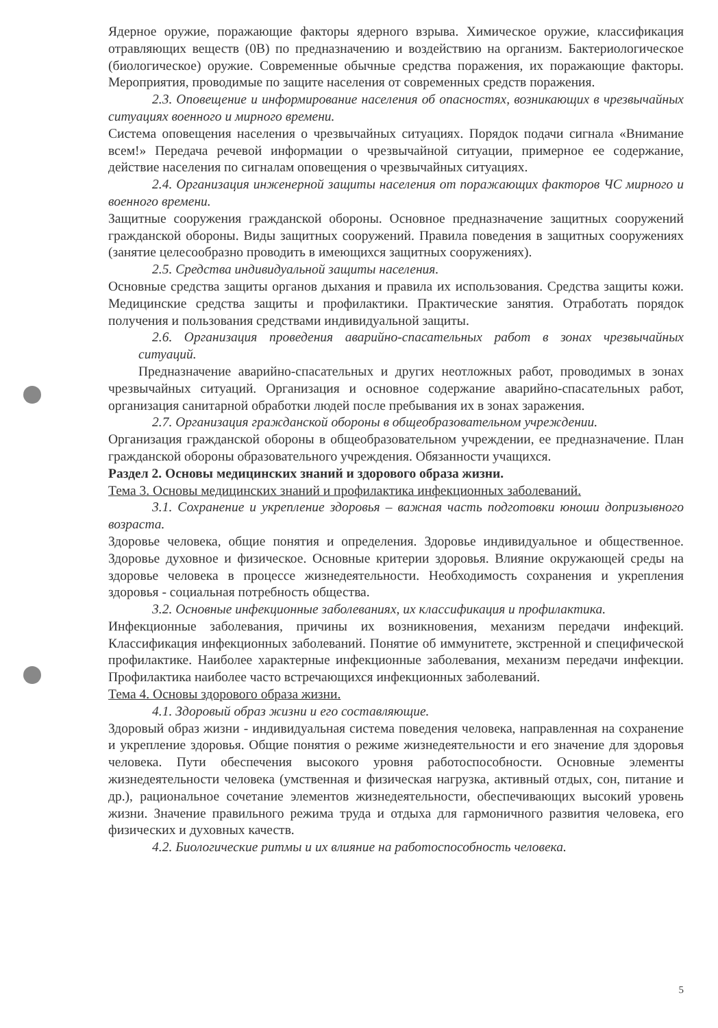Ядерное оружие, поражающие факторы ядерного взрыва. Химическое оружие, классификация отравляющих веществ (0В) по предназначению и воздействию на организм. Бактериологическое (биологическое) оружие. Современные обычные средства поражения, их поражающие факторы. Мероприятия, проводимые по защите населения от современных средств поражения.
2.3. Оповещение и информирование населения об опасностях, возникающих в чрезвычайных ситуациях военного и мирного времени.
Система оповещения населения о чрезвычайных ситуациях. Порядок подачи сигнала «Внимание всем!» Передача речевой информации о чрезвычайной ситуации, примерное ее содержание, действие населения по сигналам оповещения о чрезвычайных ситуациях.
2.4. Организация инженерной защиты населения от поражающих факторов ЧС мирного и военного времени.
Защитные сооружения гражданской обороны. Основное предназначение защитных сооружений гражданской обороны. Виды защитных сооружений. Правила поведения в защитных сооружениях (занятие целесообразно проводить в имеющихся защитных сооружениях).
2.5. Средства индивидуальной защиты населения.
Основные средства защиты органов дыхания и правила их использования. Средства защиты кожи. Медицинские средства защиты и профилактики. Практические занятия. Отработать порядок получения и пользования средствами индивидуальной защиты.
2.6. Организация проведения аварийно-спасательных работ в зонах чрезвычайных ситуаций.
Предназначение аварийно-спасательных и других неотложных работ, проводимых в зонах чрезвычайных ситуаций. Организация и основное содержание аварийно-спасательных работ, организация санитарной обработки людей после пребывания их в зонах заражения.
2.7. Организация гражданской обороны в общеобразовательном учреждении.
Организация гражданской обороны в общеобразовательном учреждении, ее предназначение. План гражданской обороны образовательного учреждения. Обязанности учащихся.
Раздел 2. Основы медицинских знаний и здорового образа жизни.
Тема 3. Основы медицинских знаний и профилактика инфекционных заболеваний.
3.1. Сохранение и укрепление здоровья – важная часть подготовки юноши допризывного возраста.
Здоровье человека, общие понятия и определения. Здоровье индивидуальное и общественное. Здоровье духовное и физическое. Основные критерии здоровья. Влияние окружающей среды на здоровье человека в процессе жизнедеятельности. Необходимость сохранения и укрепления здоровья - социальная потребность общества.
3.2. Основные инфекционные заболеваниях, их классификация и профилактика.
Инфекционные заболевания, причины их возникновения, механизм передачи инфекций. Классификация инфекционных заболеваний. Понятие об иммунитете, экстренной и специфической профилактике. Наиболее характерные инфекционные заболевания, механизм передачи инфекции. Профилактика наиболее часто встречающихся инфекционных заболеваний.
Тема 4. Основы здорового образа жизни.
4.1. Здоровый образ жизни и его составляющие.
Здоровый образ жизни - индивидуальная система поведения человека, направленная на сохранение и укрепление здоровья. Общие понятия о режиме жизнедеятельности и его значение для здоровья человека. Пути обеспечения высокого уровня работоспособности. Основные элементы жизнедеятельности человека (умственная и физическая нагрузка, активный отдых, сон, питание и др.), рациональное сочетание элементов жизнедеятельности, обеспечивающих высокий уровень жизни. Значение правильного режима труда и отдыха для гармоничного развития человека, его физических и духовных качеств.
4.2. Биологические ритмы и их влияние на работоспособность человека.
5